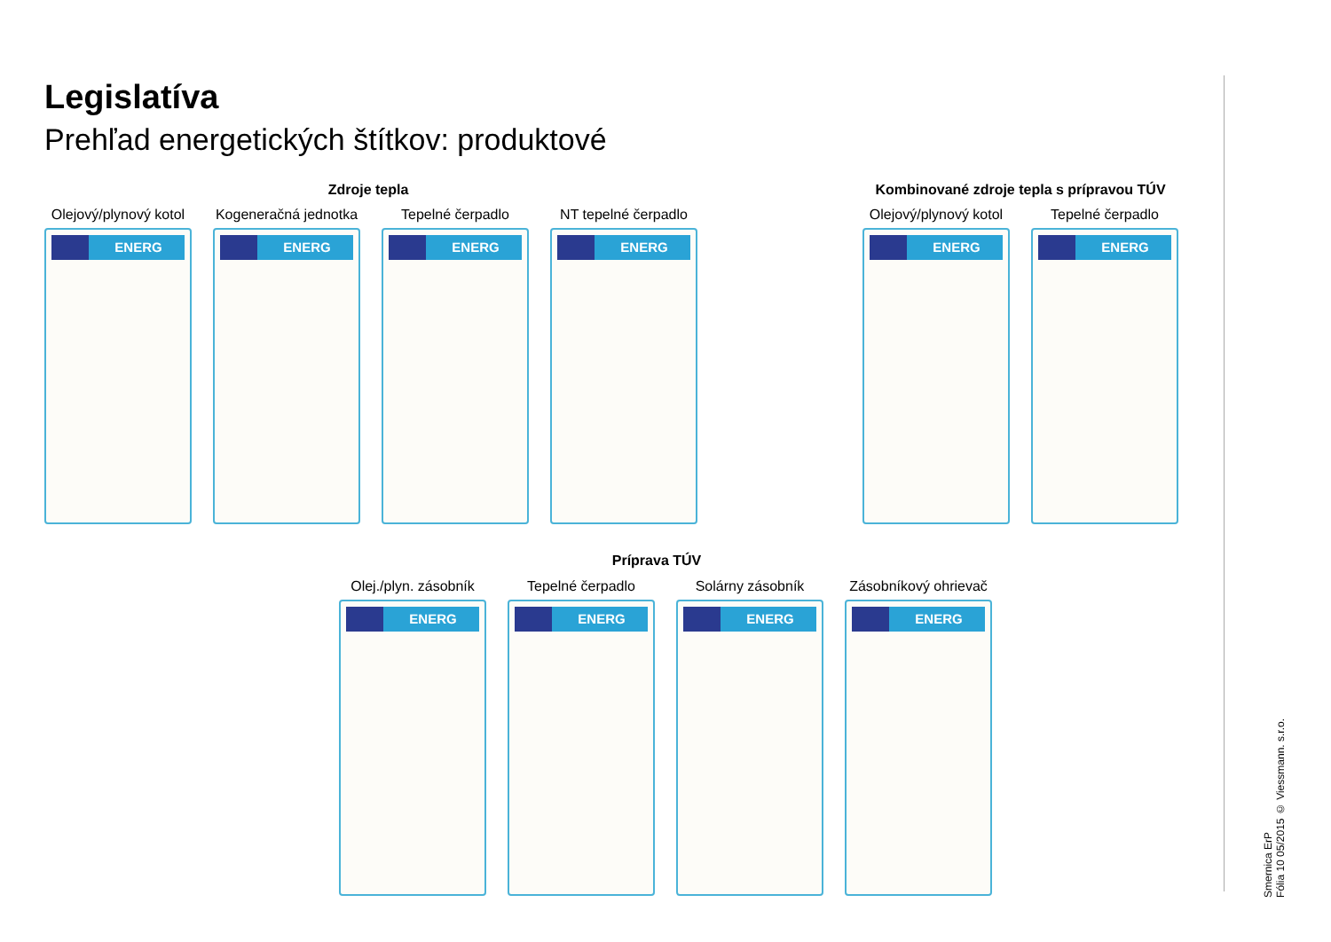Legislatíva
Prehľad energetických štítkov: produktové
Zdroje tepla
Kombinované zdroje tepla s prípravou TÚV
Olejový/plynový kotol
ENERG
Kogeneračná jednotka
ENERG
Tepelné čerpadlo
ENERG
NT tepelné čerpadlo
ENERG
Olejový/plynový kotol
ENERG
Tepelné čerpadlo
ENERG
Príprava TÚV
Olej./plyn. zásobník
ENERG
Tepelné čerpadlo
ENERG
Solárny zásobník
ENERG
Zásobníkový ohrievač
ENERG
Smernica ErP
Fólia 10 05/2015 © Viessmann. s.r.o.